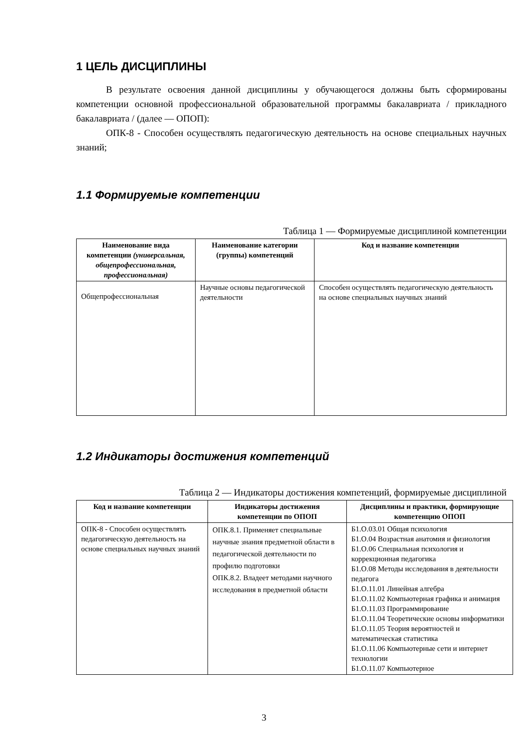1 ЦЕЛЬ ДИСЦИПЛИНЫ
В результате освоения данной дисциплины у обучающегося должны быть сформированы компетенции основной профессиональной образовательной программы бакалавриата / прикладного бакалавриата / (далее — ОПОП):
ОПК-8 - Способен осуществлять педагогическую деятельность на основе специальных научных знаний;
1.1 Формируемые компетенции
Таблица 1 — Формируемые дисциплиной компетенции
| Наименование вида компетенции (универсальная, общепрофессиональная, профессиональная) | Наименование категории (группы) компетенций | Код и название компетенции |
| --- | --- | --- |
| Общепрофессиональная | Научные основы педагогической деятельности | Способен осуществлять педагогическую деятельность на основе специальных научных знаний |
1.2 Индикаторы достижения компетенций
Таблица 2 — Индикаторы достижения компетенций, формируемые дисциплиной
| Код и название компетенции | Индикаторы достижения компетенции по ОПОП | Дисциплины и практики, формирующие компетенцию ОПОП |
| --- | --- | --- |
| ОПК-8 - Способен осуществлять педагогическую деятельность на основе специальных научных знаний | ОПК.8.1. Применяет специальные научные знания предметной области в педагогической деятельности по профилю подготовки ОПК.8.2. Владеет методами научного исследования в предметной области | Б1.О.03.01 Общая психология Б1.О.04 Возрастная анатомия и физиология Б1.О.06 Специальная психология и коррекционная педагогика Б1.О.08 Методы исследования в деятельности педагога Б1.О.11.01 Линейная алгебра Б1.О.11.02 Компьютерная графика и анимация Б1.О.11.03 Программирование Б1.О.11.04 Теоретические основы информатики Б1.О.11.05 Теория вероятностей и математическая статистика Б1.О.11.06 Компьютерные сети и интернет технологии Б1.О.11.07 Компьютерное |
3